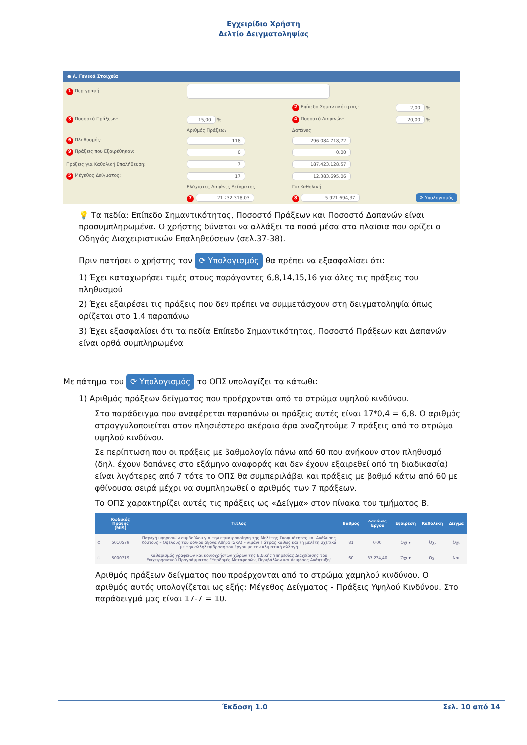Εγχειρίδιο Χρήστη
Δελτίο Δειγματοληψίας
● Α. Γενικά Στοιχεία
| 1 Περιγραφή: | | | |
| | | 2 Επίπεδο Σημαντικότητας: | 2,00 % |
| 3 Ποσοστό Πράξεων: | 15,00 % | 4 Ποσοστό Δαπανών: | 20,00 % |
| | Αριθμός Πράξεων | Δαπάνες | |
| 6 Πληθυσμός: | 118 | 296.084.718,72 | |
| 9 Πράξεις που Εξαιρέθηκαν: | 0 | 0,00 | |
| Πράξεις για Καθολική Επαλήθευση: | 7 | 187.423.128,57 | |
| 5 Μέγεθος Δείγματος: | 17 | 12.383.695,06 | |
| | Ελάχιστες Δαπάνες Δείγματος | Για Καθολική | |
| | 7 21.732.318,03 | 8 5.921.694,37 | ⟳ Υπολογισμός |
💡 Τα πεδία: Επίπεδο Σημαντικότητας, Ποσοστό Πράξεων και Ποσοστό Δαπανών είναι προσυμπληρωμένα. Ο χρήστης δύναται να αλλάξει τα ποσά μέσα στα πλαίσια που ορίζει ο Οδηγός Διαχειριστικών Επαληθεύσεων (σελ.37-38).
Πριν πατήσει ο χρήστης τον ⟳ Υπολογισμός θα πρέπει να εξασφαλίσει ότι:
1) Έχει καταχωρήσει τιμές στους παράγοντες 6,8,14,15,16 για όλες τις πράξεις του πληθυσμού
2) Έχει εξαιρέσει τις πράξεις που δεν πρέπει να συμμετάσχουν στη δειγματοληψία όπως ορίζεται στο 1.4 παραπάνω
3) Έχει εξασφαλίσει ότι τα πεδία Επίπεδο Σημαντικότητας, Ποσοστό Πράξεων και Δαπανών είναι ορθά συμπληρωμένα
Με πάτημα του ⟳ Υπολογισμός το ΟΠΣ υπολογίζει τα κάτωθι:
1) Αριθμός πράξεων δείγματος που προέρχονται από το στρώμα υψηλού κινδύνου.
Στο παράδειγμα που αναφέρεται παραπάνω οι πράξεις αυτές είναι 17*0,4 = 6,8. Ο αριθμός στρογγυλοποιείται στον πλησιέστερο ακέραιο άρα αναζητούμε 7 πράξεις από το στρώμα υψηλού κινδύνου.
Σε περίπτωση που οι πράξεις με βαθμολογία πάνω από 60 που ανήκουν στον πληθυσμό (δηλ. έχουν δαπάνες στο εξάμηνο αναφοράς και δεν έχουν εξαιρεθεί από τη διαδικασία) είναι λιγότερες από 7 τότε το ΟΠΣ θα συμπεριλάβει και πράξεις με βαθμό κάτω από 60 με φθίνουσα σειρά μέχρι να συμπληρωθεί ο αριθμός των 7 πράξεων.
Το ΟΠΣ χαρακτηρίζει αυτές τις πράξεις ως «Δείγμα» στον πίνακα του τμήματος Β.
| | Κωδικός Πράξης (MIS) | Τίτλος | Βαθμός | Δαπάνες Έργου | Εξαίρεση | Καθολική | Δείγμα |
| --- | --- | --- | --- | --- | --- | --- | --- |
| ⊙ | 5010579 | Παροχή υπηρεσιών συμβούλου για την επικαιροποίηση της Μελέτης Σκοπιμότητας και Ανάλυσης Κόστους – Οφέλους του οδ/κου άξονα Αθήνα (ΣΚΑ) – λιμάνι Πάτρας καθώς και τη μελέτη σχετικά με την αλληλεπίδραση του έργου με την κλιματική αλλαγή | 81 | 0,00 | Όχι ▾ | Όχι | Όχι |
| ⊙ | 5000719 | Καθαρισμός γραφείων και κοινοχρήστων χώρων της Ειδικής Υπηρεσίας Διαχείρισης του Επιχειρησιακού Προγράμματος "Υποδομές Μεταφορών, Περιβάλλον και Αειφόρος Ανάπτυξη" | 60 | 37.274,40 | Όχι ▾ | Όχι | Ναι |
Αριθμός πράξεων δείγματος που προέρχονται από το στρώμα χαμηλού κινδύνου. Ο αριθμός αυτός υπολογίζεται ως εξής: Μέγεθος Δείγματος - Πράξεις Υψηλού Κινδύνου. Στο παράδειγμά μας είναι 17-7 = 10.
Έκδοση 1.0 Σελ. 10 από 14